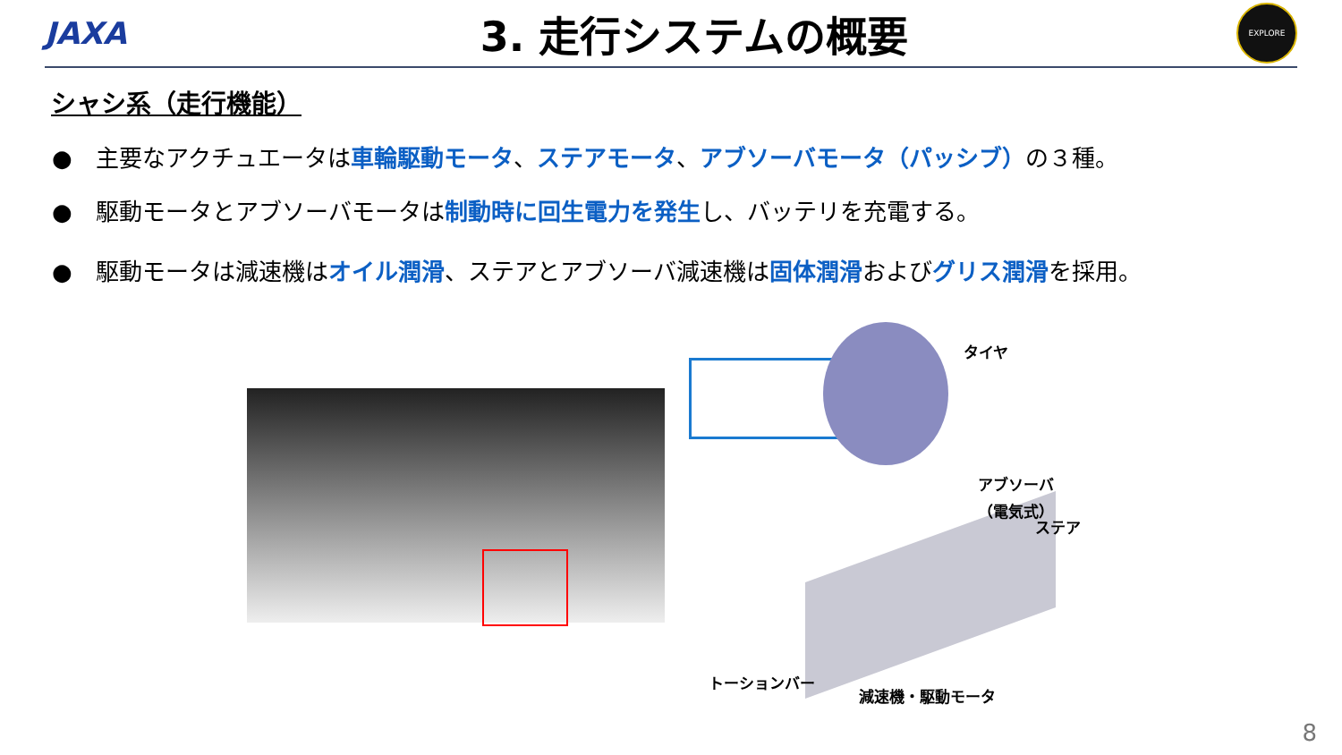JAXA
3. 走行システムの概要
EXPLORE
シャシ系（走行機能）
●　主要なアクチュエータは車輪駆動モータ、ステアモータ、アブソーバモータ（パッシブ）の３種。
●　駆動モータとアブソーバモータは制動時に回生電力を発生し、バッテリを充電する。
●　駆動モータは減速機はオイル潤滑、ステアとアブソーバ減速機は固体潤滑およびグリス潤滑を採用。
タイヤ
アブソーバ
（電気式）
ステア
トーションバー
減速機・駆動モータ
8